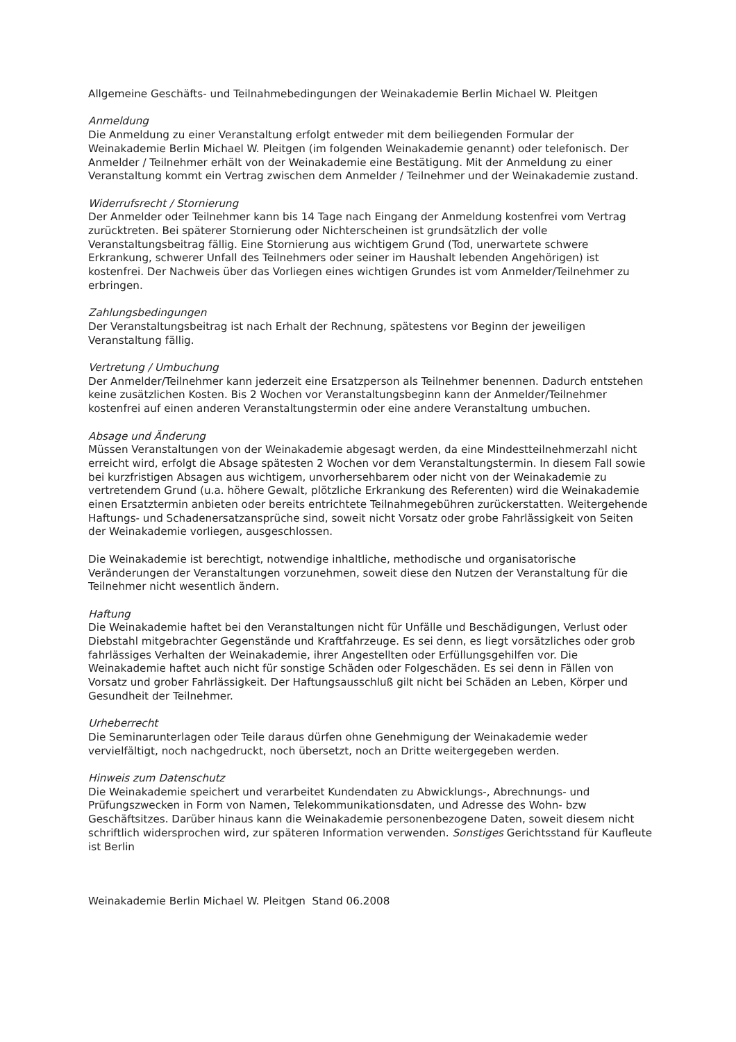Allgemeine Geschäfts- und Teilnahmebedingungen der Weinakademie Berlin Michael W. Pleitgen
Anmeldung
Die Anmeldung zu einer Veranstaltung erfolgt entweder mit dem beiliegenden Formular der Weinakademie Berlin Michael W. Pleitgen (im folgenden Weinakademie genannt) oder telefonisch. Der Anmelder / Teilnehmer erhält von der Weinakademie eine Bestätigung. Mit der Anmeldung zu einer Veranstaltung kommt ein Vertrag zwischen dem Anmelder / Teilnehmer und der Weinakademie zustand.
Widerrufsrecht / Stornierung
Der Anmelder oder Teilnehmer kann bis 14 Tage nach Eingang der Anmeldung kostenfrei vom Vertrag zurücktreten. Bei späterer Stornierung oder Nichterscheinen ist grundsätzlich der volle Veranstaltungsbeitrag fällig. Eine Stornierung aus wichtigem Grund (Tod, unerwartete schwere Erkrankung, schwerer Unfall des Teilnehmers oder seiner im Haushalt lebenden Angehörigen) ist kostenfrei. Der Nachweis über das Vorliegen eines wichtigen Grundes ist vom Anmelder/Teilnehmer zu erbringen.
Zahlungsbedingungen
Der Veranstaltungsbeitrag ist nach Erhalt der Rechnung, spätestens vor Beginn der jeweiligen Veranstaltung fällig.
Vertretung / Umbuchung
Der Anmelder/Teilnehmer kann jederzeit eine Ersatzperson als Teilnehmer benennen. Dadurch entstehen keine zusätzlichen Kosten. Bis 2 Wochen vor Veranstaltungsbeginn kann der Anmelder/Teilnehmer kostenfrei auf einen anderen Veranstaltungstermin oder eine andere Veranstaltung umbuchen.
Absage und Änderung
Müssen Veranstaltungen von der Weinakademie abgesagt werden, da eine Mindestteilnehmerzahl nicht erreicht wird, erfolgt die Absage spätesten 2 Wochen vor dem Veranstaltungstermin. In diesem Fall sowie bei kurzfristigen Absagen aus wichtigem, unvorhersehbarem oder nicht von der Weinakademie zu vertretendem Grund (u.a. höhere Gewalt, plötzliche Erkrankung des Referenten) wird die Weinakademie einen Ersatztermin anbieten oder bereits entrichtete Teilnahmegebühren zurückerstatten. Weitergehende Haftungs- und Schadenersatzansprüche sind, soweit nicht Vorsatz oder grobe Fahrlässigkeit von Seiten der Weinakademie vorliegen, ausgeschlossen.
Die Weinakademie ist berechtigt, notwendige inhaltliche, methodische und organisatorische Veränderungen der Veranstaltungen vorzunehmen, soweit diese den Nutzen der Veranstaltung für die Teilnehmer nicht wesentlich ändern.
Haftung
Die Weinakademie haftet bei den Veranstaltungen nicht für Unfälle und Beschädigungen, Verlust oder Diebstahl mitgebrachter Gegenstände und Kraftfahrzeuge. Es sei denn, es liegt vorsätzliches oder grob fahrlässiges Verhalten der Weinakademie, ihrer Angestellten oder Erfüllungsgehilfen vor. Die Weinakademie haftet auch nicht für sonstige Schäden oder Folgeschäden. Es sei denn in Fällen von Vorsatz und grober Fahrlässigkeit. Der Haftungsausschluß gilt nicht bei Schäden an Leben, Körper und Gesundheit der Teilnehmer.
Urheberrecht
Die Seminarunterlagen oder Teile daraus dürfen ohne Genehmigung der Weinakademie weder vervielfältigt, noch nachgedruckt, noch übersetzt, noch an Dritte weitergegeben werden.
Hinweis zum Datenschutz
Die Weinakademie speichert und verarbeitet Kundendaten zu Abwicklungs-, Abrechnungs- und Prüfungszwecken in Form von Namen, Telekommunikationsdaten, und Adresse des Wohn- bzw Geschäftsitzes. Darüber hinaus kann die Weinakademie personenbezogene Daten, soweit diesem nicht schriftlich widersprochen wird, zur späteren Information verwenden. Sonstiges Gerichtsstand für Kaufleute ist Berlin
Weinakademie Berlin Michael W. Pleitgen Stand 06.2008